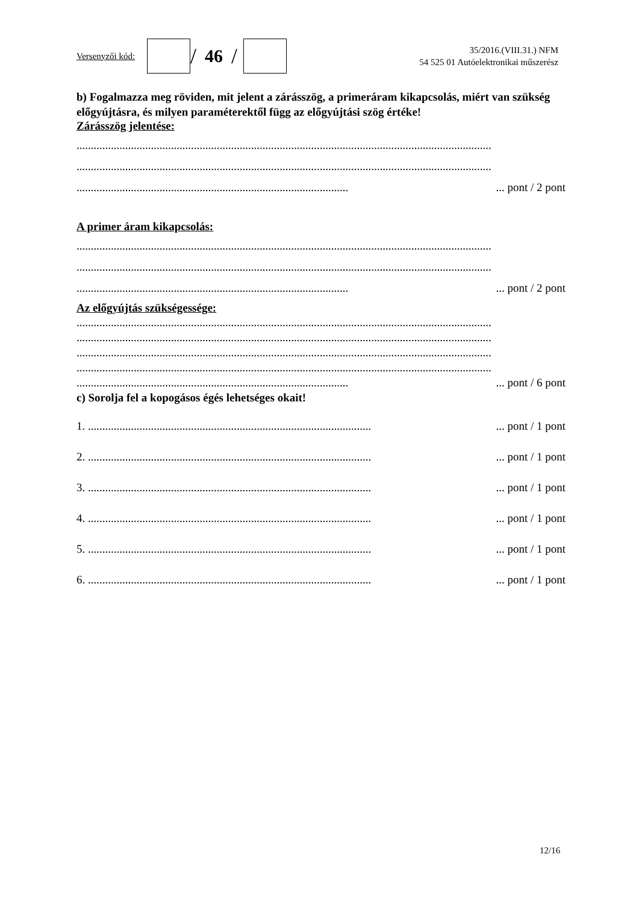Versenyzői kód:
/ 46 /
35/2016.(VIII.31.) NFM
54 525 01 Autóelektronikai műszerész
b) Fogalmazza meg röviden, mit jelent a zárásszög, a primeráram kikapcsolás, miért van szükség előgyújtásra, és milyen paraméterektől függ az előgyújtási szög értéke!
Zárásszög jelentése:
.................................................................................................................................................
.................................................................................................................................................
.................................................................................................. pont / 2 pont
A primer áram kikapcsolás:
.................................................................................................................................................
.................................................................................................................................................
.................................................................................................. pont / 2 pont
Az előgyújtás szükségessége:
.................................................................................................................................................
.................................................................................................................................................
.................................................................................................................................................
.................................................................................................................................................
.................................................................................................. pont / 6 pont
c) Sorolja fel a kopogásos égés lehetséges okait!
1. ...................................................................................................... pont / 1 pont
2. ...................................................................................................... pont / 1 pont
3. ...................................................................................................... pont / 1 pont
4. ...................................................................................................... pont / 1 pont
5. ...................................................................................................... pont / 1 pont
6. ...................................................................................................... pont / 1 pont
12/16